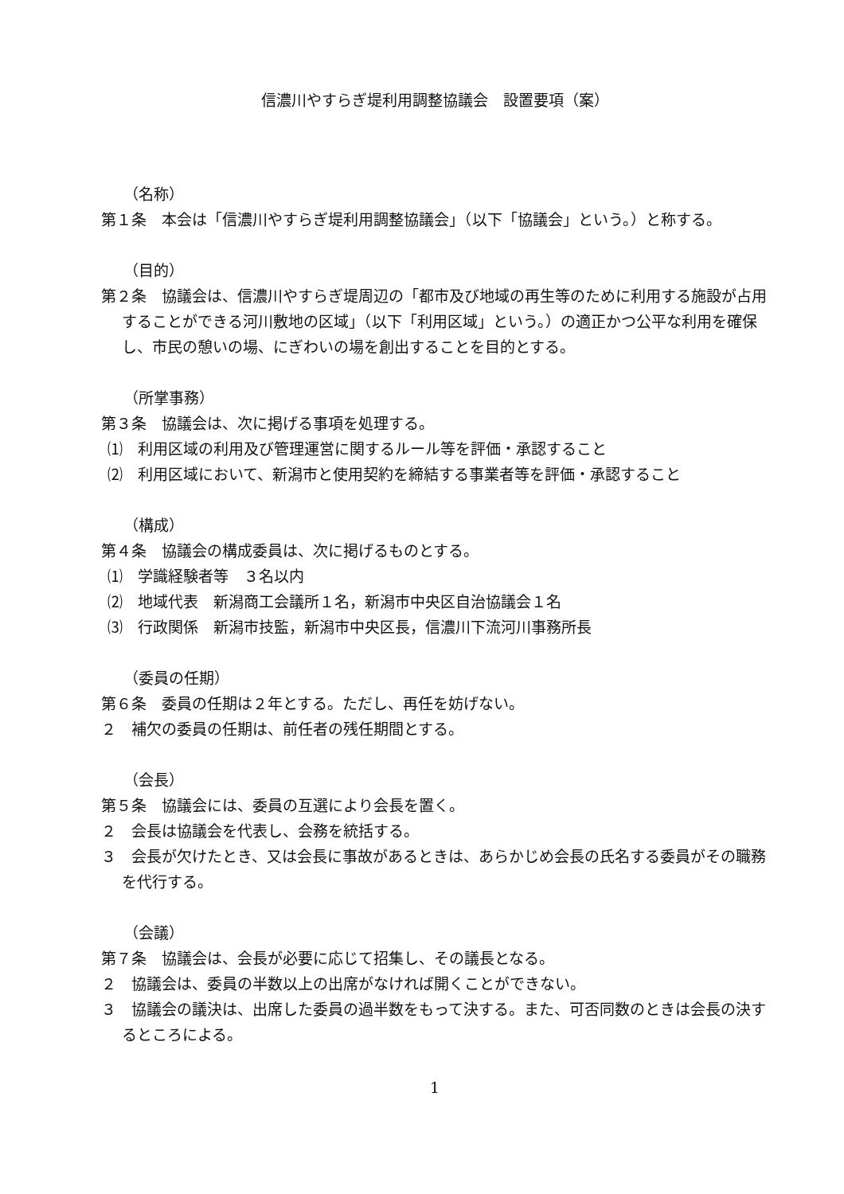信濃川やすらぎ堤利用調整協議会　設置要項（案）
（名称）
第１条　本会は「信濃川やすらぎ堤利用調整協議会」（以下「協議会」という。）と称する。
（目的）
第２条　協議会は、信濃川やすらぎ堤周辺の「都市及び地域の再生等のために利用する施設が占用することができる河川敷地の区域」（以下「利用区域」という。）の適正かつ公平な利用を確保し、市民の憩いの場、にぎわいの場を創出することを目的とする。
（所掌事務）
第３条　協議会は、次に掲げる事項を処理する。
⑴　利用区域の利用及び管理運営に関するルール等を評価・承認すること
⑵　利用区域において、新潟市と使用契約を締結する事業者等を評価・承認すること
（構成）
第４条　協議会の構成委員は、次に掲げるものとする。
⑴　学識経験者等　３名以内
⑵　地域代表　新潟商工会議所１名，新潟市中央区自治協議会１名
⑶　行政関係　新潟市技監，新潟市中央区長，信濃川下流河川事務所長
（委員の任期）
第６条　委員の任期は２年とする。ただし、再任を妨げない。
２　補欠の委員の任期は、前任者の残任期間とする。
（会長）
第５条　協議会には、委員の互選により会長を置く。
２　会長は協議会を代表し、会務を統括する。
３　会長が欠けたとき、又は会長に事故があるときは、あらかじめ会長の氏名する委員がその職務を代行する。
（会議）
第７条　協議会は、会長が必要に応じて招集し、その議長となる。
２　協議会は、委員の半数以上の出席がなければ開くことができない。
３　協議会の議決は、出席した委員の過半数をもって決する。また、可否同数のときは会長の決するところによる。
1